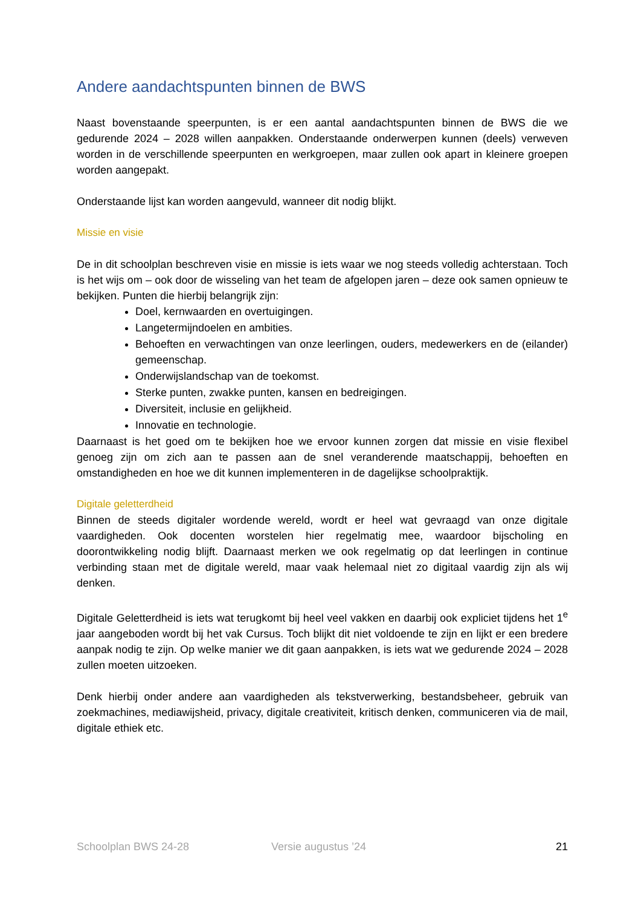Andere aandachtspunten binnen de BWS
Naast bovenstaande speerpunten, is er een aantal aandachtspunten binnen de BWS die we gedurende 2024 – 2028 willen aanpakken. Onderstaande onderwerpen kunnen (deels) verweven worden in de verschillende speerpunten en werkgroepen, maar zullen ook apart in kleinere groepen worden aangepakt.
Onderstaande lijst kan worden aangevuld, wanneer dit nodig blijkt.
Missie en visie
De in dit schoolplan beschreven visie en missie is iets waar we nog steeds volledig achterstaan. Toch is het wijs om – ook door de wisseling van het team de afgelopen jaren – deze ook samen opnieuw te bekijken. Punten die hierbij belangrijk zijn:
Doel, kernwaarden en overtuigingen.
Langetermijndoelen en ambities.
Behoeften en verwachtingen van onze leerlingen, ouders, medewerkers en de (eilander) gemeenschap.
Onderwijslandschap van de toekomst.
Sterke punten, zwakke punten, kansen en bedreigingen.
Diversiteit, inclusie en gelijkheid.
Innovatie en technologie.
Daarnaast is het goed om te bekijken hoe we ervoor kunnen zorgen dat missie en visie flexibel genoeg zijn om zich aan te passen aan de snel veranderende maatschappij, behoeften en omstandigheden en hoe we dit kunnen implementeren in de dagelijkse schoolpraktijk.
Digitale geletterdheid
Binnen de steeds digitaler wordende wereld, wordt er heel wat gevraagd van onze digitale vaardigheden. Ook docenten worstelen hier regelmatig mee, waardoor bijscholing en doorontwikkeling nodig blijft. Daarnaast merken we ook regelmatig op dat leerlingen in continue verbinding staan met de digitale wereld, maar vaak helemaal niet zo digitaal vaardig zijn als wij denken.
Digitale Geletterdheid is iets wat terugkomt bij heel veel vakken en daarbij ook expliciet tijdens het 1<sup>e</sup> jaar aangeboden wordt bij het vak Cursus. Toch blijkt dit niet voldoende te zijn en lijkt er een bredere aanpak nodig te zijn. Op welke manier we dit gaan aanpakken, is iets wat we gedurende 2024 – 2028 zullen moeten uitzoeken.
Denk hierbij onder andere aan vaardigheden als tekstverwerking, bestandsbeheer, gebruik van zoekmachines, mediawijsheid, privacy, digitale creativiteit, kritisch denken, communiceren via de mail, digitale ethiek etc.
Schoolplan BWS 24-28 Versie augustus ’24 21